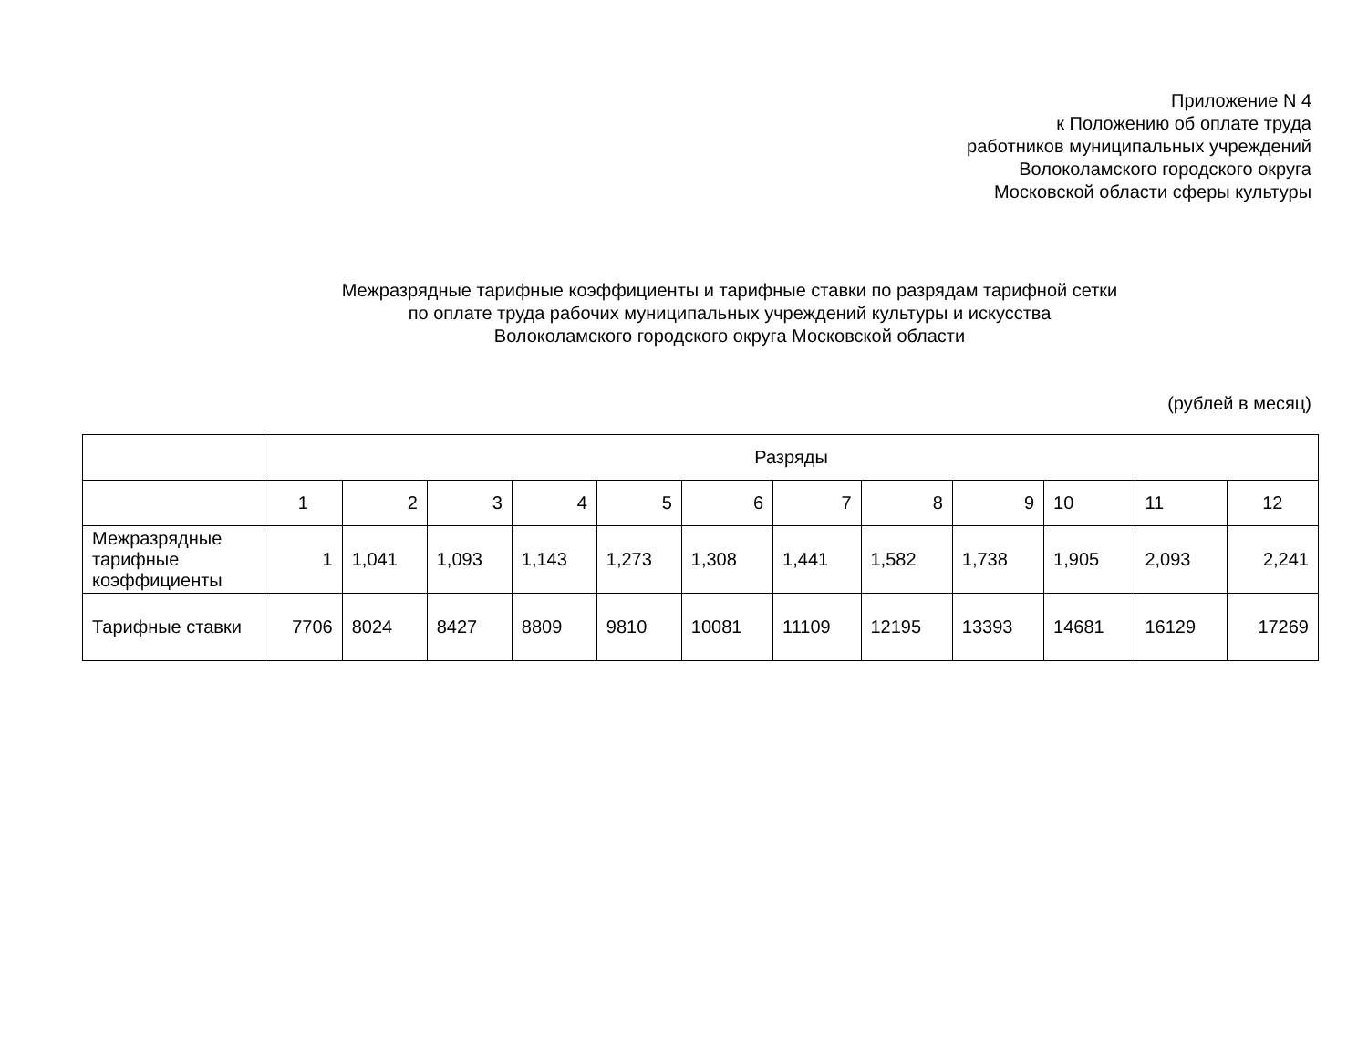Приложение N 4
к Положению об оплате труда
работников муниципальных учреждений
Волоколамского городского округа
Московской области сферы культуры
Межразрядные тарифные коэффициенты и тарифные ставки по разрядам тарифной сетки
по оплате труда рабочих муниципальных учреждений культуры и искусства
Волоколамского городского округа Московской области
(рублей в месяц)
| | Разряды | | | | | | | | | | | |
| | 1 | 2 | 3 | 4 | 5 | 6 | 7 | 8 | 9 | 10 | 11 | 12 |
| Межразрядные тарифные коэффициенты | 1 | 1,041 | 1,093 | 1,143 | 1,273 | 1,308 | 1,441 | 1,582 | 1,738 | 1,905 | 2,093 | 2,241 |
| Тарифные ставки | 7706 | 8024 | 8427 | 8809 | 9810 | 10081 | 11109 | 12195 | 13393 | 14681 | 16129 | 17269 |